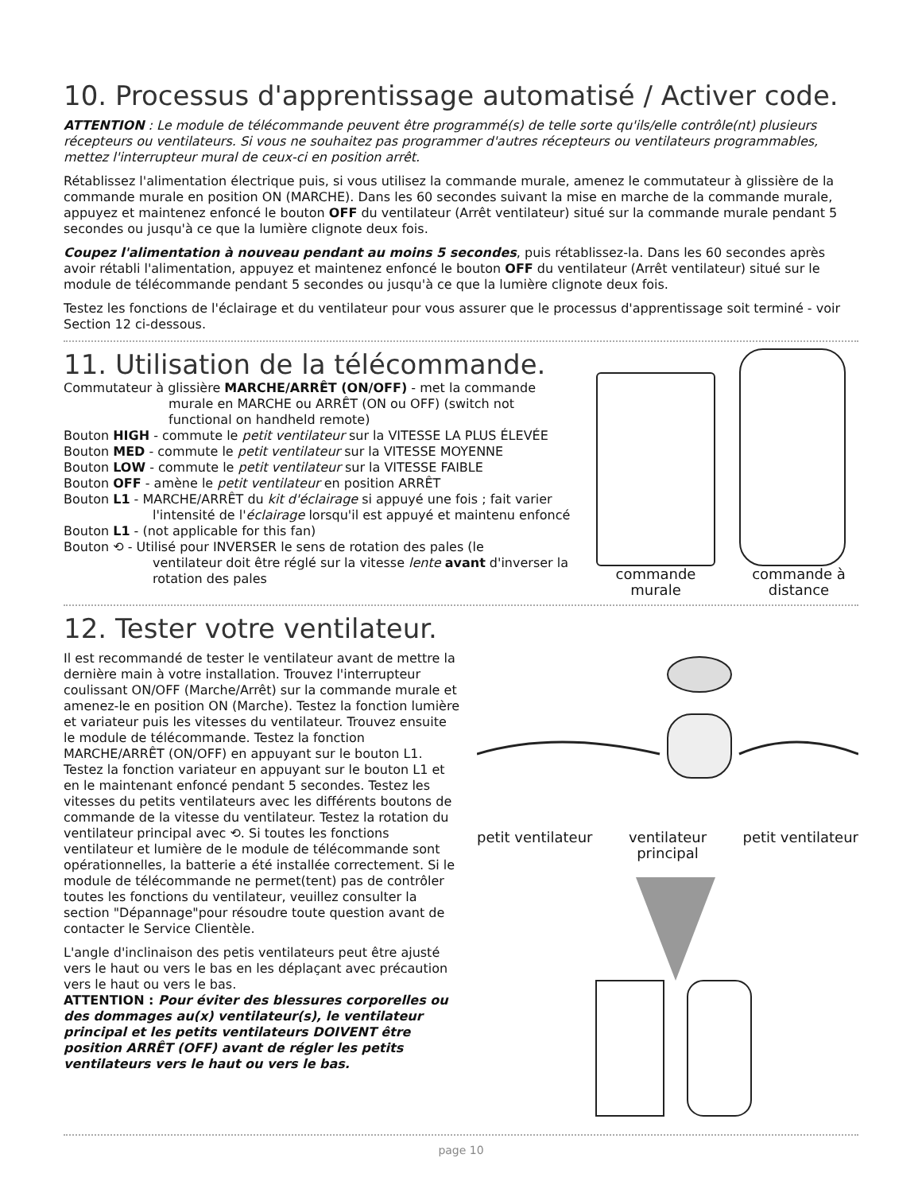10. Processus d'apprentissage automatisé / Activer code.
ATTENTION : Le module de télécommande peuvent être programmé(s) de telle sorte qu'ils/elle contrôle(nt) plusieurs récepteurs ou ventilateurs. Si vous ne souhaitez pas programmer d'autres récepteurs ou ventilateurs programmables, mettez l'interrupteur mural de ceux-ci en position arrêt.
Rétablissez l'alimentation électrique puis, si vous utilisez la commande murale, amenez le commutateur à glissière de la commande murale en position ON (MARCHE). Dans les 60 secondes suivant la mise en marche de la commande murale, appuyez et maintenez enfoncé le bouton OFF du ventilateur (Arrêt ventilateur) situé sur la commande murale pendant 5 secondes ou jusqu'à ce que la lumière clignote deux fois.
Coupez l'alimentation à nouveau pendant au moins 5 secondes, puis rétablissez-la. Dans les 60 secondes après avoir rétabli l'alimentation, appuyez et maintenez enfoncé le bouton OFF du ventilateur (Arrêt ventilateur) situé sur le module de télécommande pendant 5 secondes ou jusqu'à ce que la lumière clignote deux fois.
Testez les fonctions de l'éclairage et du ventilateur pour vous assurer que le processus d'apprentissage soit terminé - voir Section 12 ci-dessous.
11. Utilisation de la télécommande.
Commutateur à glissière MARCHE/ARRÊT (ON/OFF) - met la commande
murale en MARCHE ou ARRÊT (ON ou OFF) (switch not functional on handheld remote)
Bouton HIGH - commute le petit ventilateur sur la VITESSE LA PLUS ÉLEVÉE
Bouton MED - commute le petit ventilateur sur la VITESSE MOYENNE
Bouton LOW - commute le petit ventilateur sur la VITESSE FAIBLE
Bouton OFF - amène le petit ventilateur en position ARRÊT
Bouton L1 - MARCHE/ARRÊT du kit d'éclairage si appuyé une fois ; fait varier
l'intensité de l'éclairage lorsqu'il est appuyé et maintenu enfoncé
Bouton L1 - (not applicable for this fan)
Bouton ⟲ - Utilisé pour INVERSER le sens de rotation des pales (le
ventilateur doit être réglé sur la vitesse lente avant d'inverser la rotation des pales
commande murale commande à distance
12. Tester votre ventilateur.
Il est recommandé de tester le ventilateur avant de mettre la dernière main à votre installation. Trouvez l'interrupteur coulissant ON/OFF (Marche/Arrêt) sur la commande murale et amenez-le en position ON (Marche). Testez la fonction lumière et variateur puis les vitesses du ventilateur. Trouvez ensuite le module de télécommande. Testez la fonction MARCHE/ARRÊT (ON/OFF) en appuyant sur le bouton L1. Testez la fonction variateur en appuyant sur le bouton L1 et en le maintenant enfoncé pendant 5 secondes. Testez les vitesses du petits ventilateurs avec les différents boutons de commande de la vitesse du ventilateur. Testez la rotation du ventilateur principal avec ⟲. Si toutes les fonctions ventilateur et lumière de le module de télécommande sont opérationnelles, la batterie a été installée correctement. Si le module de télécommande ne permet(tent) pas de contrôler toutes les fonctions du ventilateur, veuillez consulter la section "Dépannage"pour résoudre toute question avant de contacter le Service Clientèle.
L'angle d'inclinaison des petis ventilateurs peut être ajusté vers le haut ou vers le bas en les déplaçant avec précaution vers le haut ou vers le bas.
ATTENTION : Pour éviter des blessures corporelles ou des dommages au(x) ventilateur(s), le ventilateur principal et les petits ventilateurs DOIVENT être position ARRÊT (OFF) avant de régler les petits ventilateurs vers le haut ou vers le bas.
petit ventilateur ventilateur
principal petit ventilateur
page 10